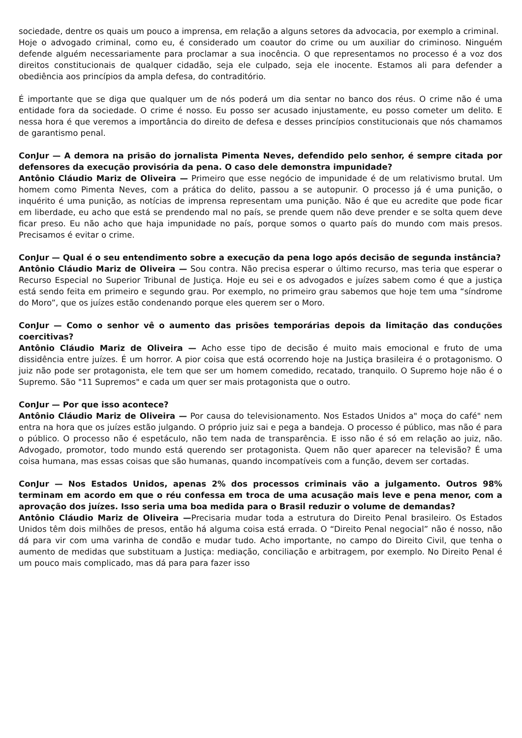sociedade, dentre os quais um pouco a imprensa, em relação a alguns setores da advocacia, por exemplo a criminal.
Hoje o advogado criminal, como eu, é considerado um coautor do crime ou um auxiliar do criminoso. Ninguém defende alguém necessariamente para proclamar a sua inocência. O que representamos no processo é a voz dos direitos constitucionais de qualquer cidadão, seja ele culpado, seja ele inocente. Estamos ali para defender a obediência aos princípios da ampla defesa, do contraditório.
É importante que se diga que qualquer um de nós poderá um dia sentar no banco dos réus. O crime não é uma entidade fora da sociedade. O crime é nosso. Eu posso ser acusado injustamente, eu posso cometer um delito. E nessa hora é que veremos a importância do direito de defesa e desses princípios constitucionais que nós chamamos de garantismo penal.
ConJur — A demora na prisão do jornalista Pimenta Neves, defendido pelo senhor, é sempre citada por defensores da execução provisória da pena. O caso dele demonstra impunidade?
Antônio Cláudio Mariz de Oliveira — Primeiro que esse negócio de impunidade é de um relativismo brutal. Um homem como Pimenta Neves, com a prática do delito, passou a se autopunir. O processo já é uma punição, o inquérito é uma punição, as notícias de imprensa representam uma punição. Não é que eu acredite que pode ficar em liberdade, eu acho que está se prendendo mal no país, se prende quem não deve prender e se solta quem deve ficar preso. Eu não acho que haja impunidade no país, porque somos o quarto país do mundo com mais presos. Precisamos é evitar o crime.
ConJur — Qual é o seu entendimento sobre a execução da pena logo após decisão de segunda instância?
Antônio Cláudio Mariz de Oliveira — Sou contra. Não precisa esperar o último recurso, mas teria que esperar o Recurso Especial no Superior Tribunal de Justiça. Hoje eu sei e os advogados e juízes sabem como é que a justiça está sendo feita em primeiro e segundo grau. Por exemplo, no primeiro grau sabemos que hoje tem uma “síndrome do Moro”, que os juízes estão condenando porque eles querem ser o Moro.
ConJur — Como o senhor vê o aumento das prisões temporárias depois da limitação das conduções coercitivas?
Antônio Cláudio Mariz de Oliveira — Acho esse tipo de decisão é muito mais emocional e fruto de uma dissidência entre juízes. É um horror. A pior coisa que está ocorrendo hoje na Justiça brasileira é o protagonismo. O juiz não pode ser protagonista, ele tem que ser um homem comedido, recatado, tranquilo. O Supremo hoje não é o Supremo. São "11 Supremos" e cada um quer ser mais protagonista que o outro.
ConJur — Por que isso acontece?
Antônio Cláudio Mariz de Oliveira — Por causa do televisionamento. Nos Estados Unidos a" moça do café" nem entra na hora que os juízes estão julgando. O próprio juiz sai e pega a bandeja. O processo é público, mas não é para o público. O processo não é espetáculo, não tem nada de transparência. E isso não é só em relação ao juiz, não. Advogado, promotor, todo mundo está querendo ser protagonista. Quem não quer aparecer na televisão? É uma coisa humana, mas essas coisas que são humanas, quando incompatíveis com a função, devem ser cortadas.
ConJur — Nos Estados Unidos, apenas 2% dos processos criminais vão a julgamento. Outros 98% terminam em acordo em que o réu confessa em troca de uma acusação mais leve e pena menor, com a aprovação dos juízes. Isso seria uma boa medida para o Brasil reduzir o volume de demandas?
Antônio Cláudio Mariz de Oliveira —Precisaria mudar toda a estrutura do Direito Penal brasileiro. Os Estados Unidos têm dois milhões de presos, então há alguma coisa está errada. O “Direito Penal negocial” não é nosso, não dá para vir com uma varinha de condão e mudar tudo. Acho importante, no campo do Direito Civil, que tenha o aumento de medidas que substituam a Justiça: mediação, conciliação e arbitragem, por exemplo. No Direito Penal é um pouco mais complicado, mas dá para para fazer isso